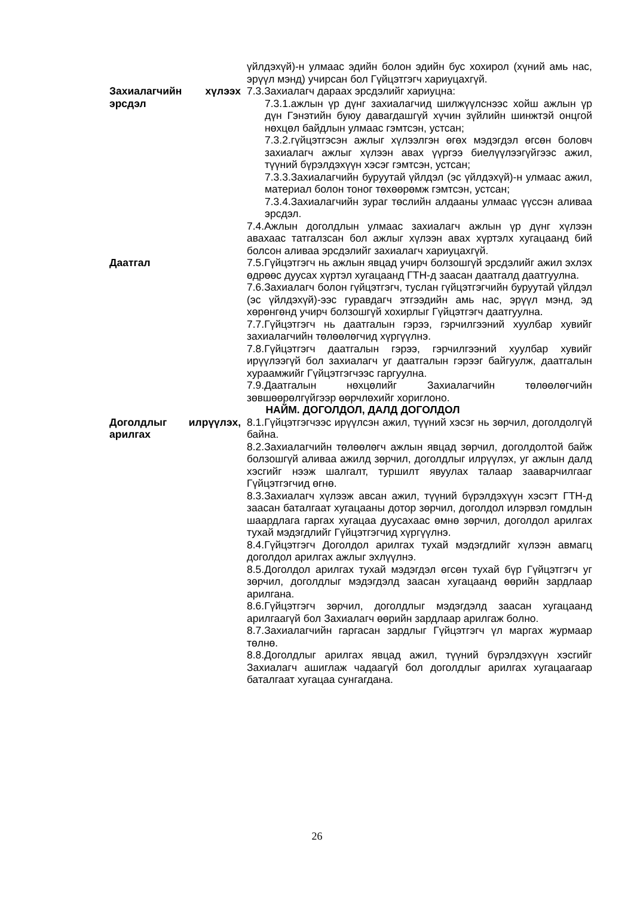үйлдэхүй)-н улмаас эдийн болон эдийн бус хохирол (хүний амь нас, эрүүл мэнд) учирсан бол Гүйцэтгэгч хариуцахгүй.
Захиалагчийн хүлээх эрсдэл
7.3.Захиалагч дараах эрсдэлийг хариуцна:
7.3.1.ажлын үр дүнг захиалагчид шилжүүлснээс хойш ажлын үр дүн Гэнэтийн буюу давагдашгүй хүчин зүйлийн шинжтэй онцгой нөхцөл байдлын улмаас гэмтсэн, устсан;
7.3.2.гүйцэтгэсэн ажлыг хүлээлгэн өгөх мэдэгдэл өгсөн боловч захиалагч ажлыг хүлээн авах үүргээ биелүүлээгүйгээс ажил, түүний бүрэлдэхүүн хэсэг гэмтсэн, устсан;
7.3.3.Захиалагчийн буруутай үйлдэл (эс үйлдэхүй)-н улмаас ажил, материал болон тоног төхөөрөмж гэмтсэн, устсан;
7.3.4.Захиалагчийн зураг төслийн алдааны улмаас үүссэн аливаа эрсдэл.
7.4.Ажлын доголдлын улмаас захиалагч ажлын үр дүнг хүлээн авахаас татгалзсан бол ажлыг хүлээн авах хүртэлх хугацаанд бий болсон аливаа эрсдэлийг захиалагч хариуцахгүй.
Даатгал 7.5.Гүйцэтгэгч нь ажлын явцад учирч болзошгүй эрсдэлийг ажил эхлэх өдрөөс дуусах хүртэл хугацаанд ГТН-д заасан даатгалд даатгуулна.
7.6.Захиалагч болон гүйцэтгэгч, туслан гүйцэтгэгчийн буруутай үйлдэл (эс үйлдэхүй)-ээс гуравдагч этгээдийн амь нас, эрүүл мэнд, эд хөрөнгөнд учирч болзошгүй хохирлыг Гүйцэтгэгч даатгуулна.
7.7.Гүйцэтгэгч нь даатгалын гэрээ, гэрчилгээний хуулбар хувийг захиалагчийн төлөөлөгчид хүргүүлнэ.
7.8.Гүйцэтгэгч даатгалын гэрээ, гэрчилгээний хуулбар хувийг ирүүлээгүй бол захиалагч уг даатгалын гэрээг байгуулж, даатгалын хураамжийг Гүйцэтгэгчээс гаргуулна.
7.9.Даатгалын нөхцөлийг Захиалагчийн төлөөлөгчийн зөвшөөрөлгүйгээр өөрчлөхийг хориглоно.
НАЙМ. ДОГОЛДОЛ, ДАЛД ДОГОЛДОЛ
Доголдлыг илрүүлэх, арилгах
8.1.Гүйцэтгэгчээс ирүүлсэн ажил, түүний хэсэг нь зөрчил, доголдолгүй байна.
8.2.Захиалагчийн төлөөлөгч ажлын явцад зөрчил, доголдолтой байж болзошгүй аливаа ажилд зөрчил, доголдлыг илрүүлэх, уг ажлын далд хэсгийг нээж шалгалт, туршилт явуулах талаар зааварчилгааг Гүйцэтгэгчид өгнө.
8.3.Захиалагч хүлээж авсан ажил, түүний бүрэлдэхүүн хэсэгт ГТН-д заасан баталгаат хугацааны дотор зөрчил, доголдол илэрвэл гомдлын шаардлага гаргах хугацаа дуусахаас өмнө зөрчил, доголдол арилгах тухай мэдэгдлийг Гүйцэтгэгчид хүргүүлнэ.
8.4.Гүйцэтгэгч Доголдол арилгах тухай мэдэгдлийг хүлээн авмагц доголдол арилгах ажлыг эхлүүлнэ.
8.5.Доголдол арилгах тухай мэдэгдэл өгсөн тухай бүр Гүйцэтгэгч уг зөрчил, доголдлыг мэдэгдэлд заасан хугацаанд өөрийн зардлаар арилгана.
8.6.Гүйцэтгэгч зөрчил, доголдлыг мэдэгдэлд заасан хугацаанд арилгаагүй бол Захиалагч өөрийн зардлаар арилгаж болно.
8.7.Захиалагчийн гаргасан зардлыг Гүйцэтгэгч үл маргах журмаар төлнө.
8.8.Доголдлыг арилгах явцад ажил, түүний бүрэлдэхүүн хэсгийг Захиалагч ашиглаж чадаагүй бол доголдлыг арилгах хугацаагаар баталгаат хугацаа сунгагдана.
26